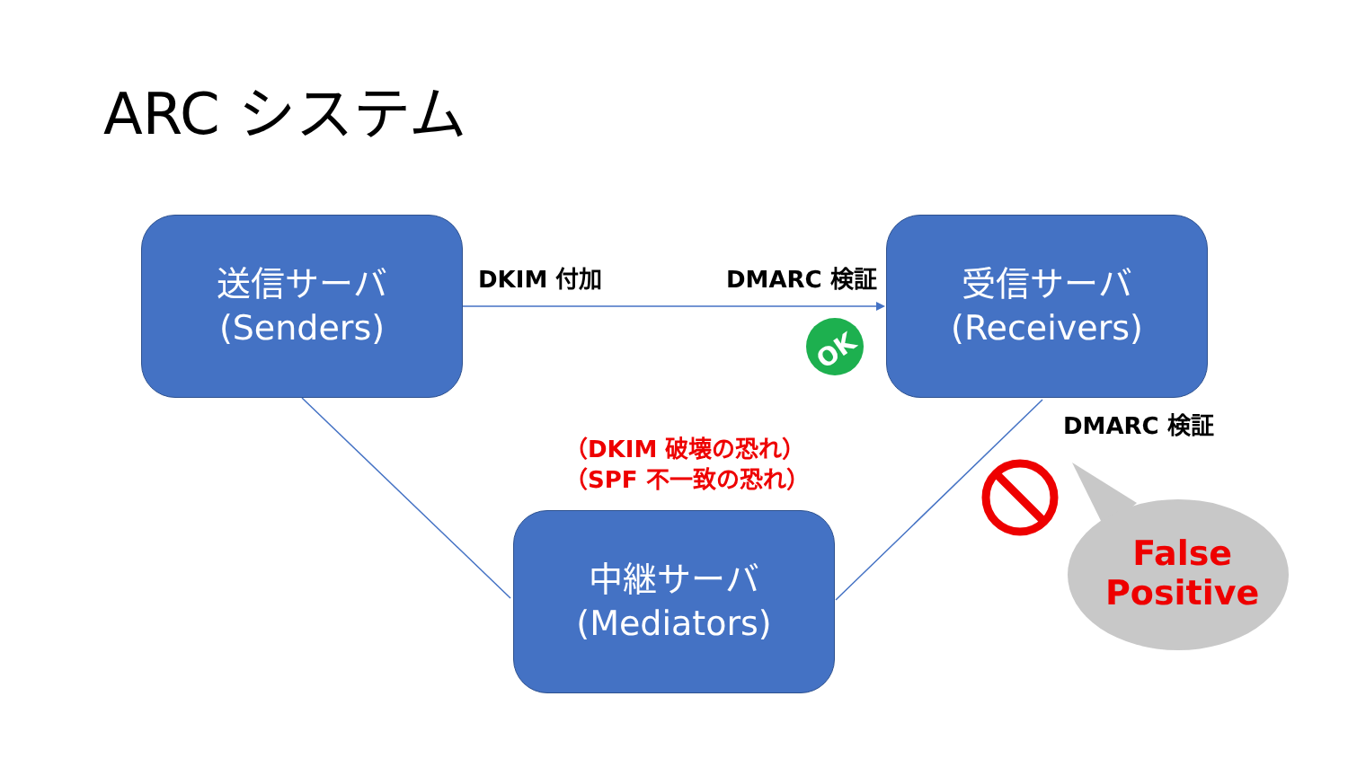OK
ARC システム
送信サーバ
(Senders)
受信サーバ
(Receivers)
中継サーバ
(Mediators)
DKIM 付加 DMARC 検証
DMARC 検証
（DKIM 破壊の恐れ）
（SPF 不一致の恐れ）
False
Positive